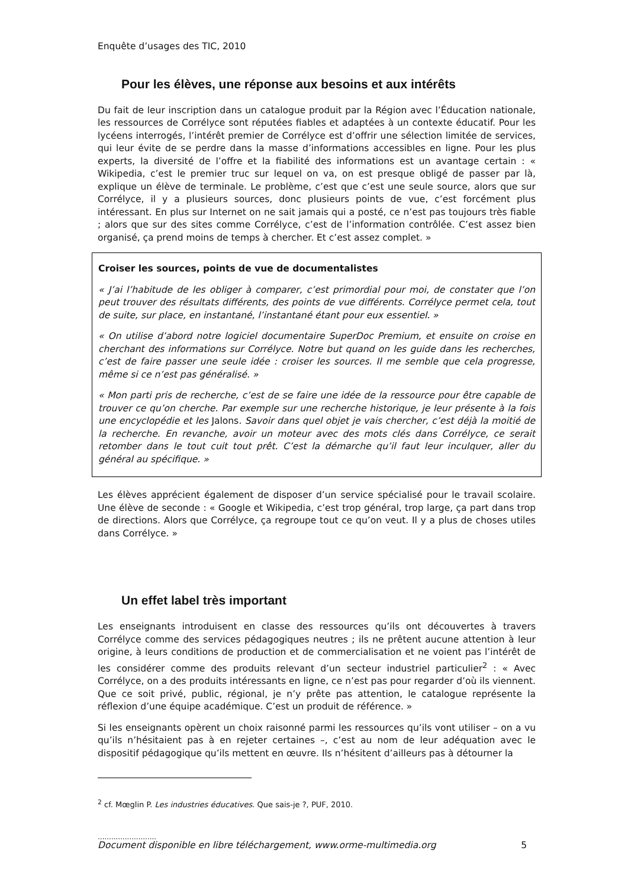Enquête d’usages des TIC, 2010
Pour les élèves, une réponse aux besoins et aux intérêts
Du fait de leur inscription dans un catalogue produit par la Région avec l’Éducation nationale, les ressources de Corrélyce sont réputées fiables et adaptées à un contexte éducatif. Pour les lycéens interrogés, l’intérêt premier de Corrélyce est d’offrir une sélection limitée de services, qui leur évite de se perdre dans la masse d’informations accessibles en ligne. Pour les plus experts, la diversité de l’offre et la fiabilité des informations est un avantage certain : « Wikipedia, c’est le premier truc sur lequel on va, on est presque obligé de passer par là, explique un élève de terminale. Le problème, c’est que c’est une seule source, alors que sur Corrélyce, il y a plusieurs sources, donc plusieurs points de vue, c’est forcément plus intéressant. En plus sur Internet on ne sait jamais qui a posté, ce n’est pas toujours très fiable ; alors que sur des sites comme Corrélyce, c’est de l’information contrôlée. C’est assez bien organisé, ça prend moins de temps à chercher. Et c’est assez complet. »
Croiser les sources, points de vue de documentalistes
« J’ai l’habitude de les obliger à comparer, c’est primordial pour moi, de constater que l’on peut trouver des résultats différents, des points de vue différents. Corrélyce permet cela, tout de suite, sur place, en instantané, l’instantané étant pour eux essentiel. »
« On utilise d’abord notre logiciel documentaire SuperDoc Premium, et ensuite on croise en cherchant des informations sur Corrélyce. Notre but quand on les guide dans les recherches, c’est de faire passer une seule idée : croiser les sources. Il me semble que cela progresse, même si ce n’est pas généralisé. »
« Mon parti pris de recherche, c’est de se faire une idée de la ressource pour être capable de trouver ce qu’on cherche. Par exemple sur une recherche historique, je leur présente à la fois une encyclopédie et les Jalons. Savoir dans quel objet je vais chercher, c’est déjà la moitié de la recherche. En revanche, avoir un moteur avec des mots clés dans Corrélyce, ce serait retomber dans le tout cuit tout prêt. C’est la démarche qu’il faut leur inculquer, aller du général au spécifique. »
Les élèves apprécient également de disposer d’un service spécialisé pour le travail scolaire. Une élève de seconde : « Google et Wikipedia, c’est trop général, trop large, ça part dans trop de directions. Alors que Corrélyce, ça regroupe tout ce qu’on veut. Il y a plus de choses utiles dans Corrélyce. »
Un effet label très important
Les enseignants introduisent en classe des ressources qu’ils ont découvertes à travers Corrélyce comme des services pédagogiques neutres ; ils ne prêtent aucune attention à leur origine, à leurs conditions de production et de commercialisation et ne voient pas l’intérêt de les considérer comme des produits relevant d’un secteur industriel particulier<sup>2</sup> : « Avec Corrélyce, on a des produits intéressants en ligne, ce n’est pas pour regarder d’où ils viennent. Que ce soit privé, public, régional, je n’y prête pas attention, le catalogue représente la réflexion d’une équipe académique. C’est un produit de référence. »
Si les enseignants opèrent un choix raisonné parmi les ressources qu’ils vont utiliser – on a vu qu’ils n’hésitaient pas à en rejeter certaines –, c’est au nom de leur adéquation avec le dispositif pédagogique qu’ils mettent en œuvre. Ils n’hésitent d’ailleurs pas à détourner la
<sup>2</sup> cf. Mœglin P. Les industries éducatives. Que sais-je ?, PUF, 2010.
..........................
Document disponible en libre téléchargement, www.orme-multimedia.org 5